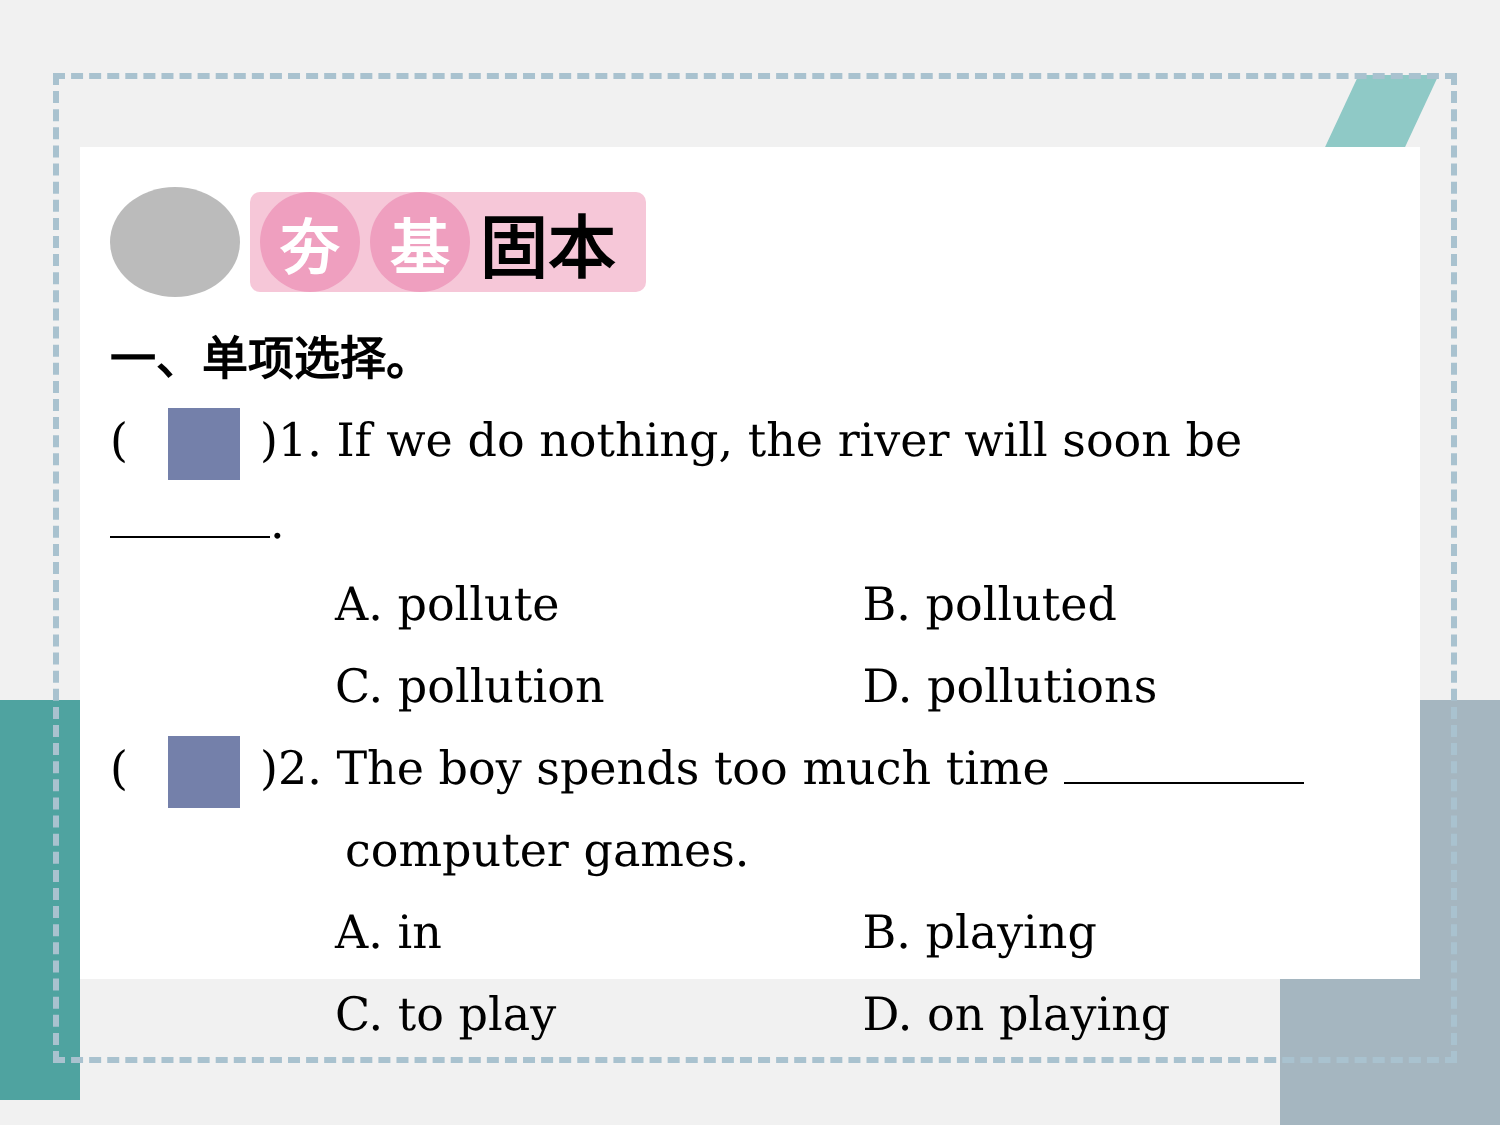夯 基
固本
一、单项选择。
( )1. If we do nothing, the river will soon be .
A. pollute B. polluted
C. pollution D. pollutions
( )2. The boy spends too much time
computer games.
A. in B. playing
C. to play D. on playing